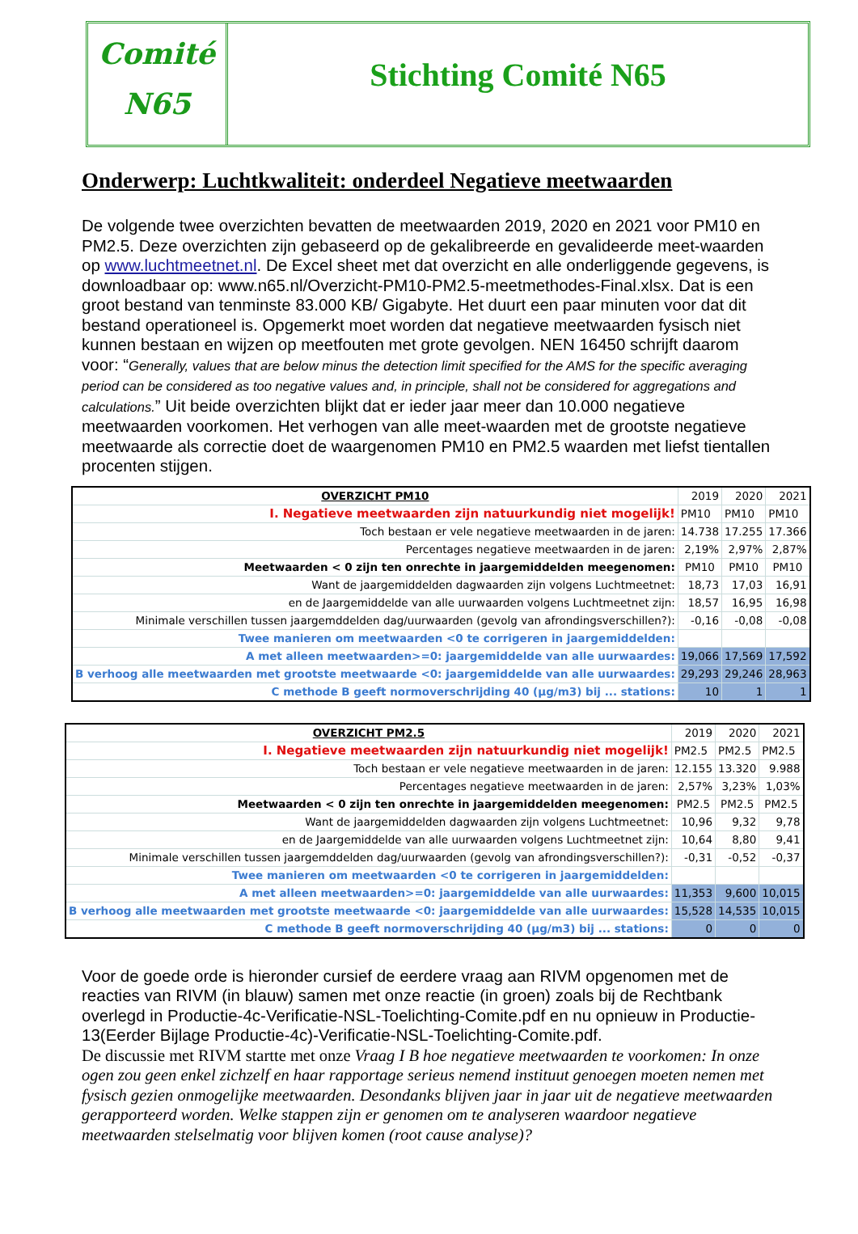Comité
N65
Stichting Comité N65
Onderwerp: Luchtkwaliteit: onderdeel Negatieve meetwaarden
De volgende twee overzichten bevatten de meetwaarden 2019, 2020 en 2021 voor PM10 en PM2.5. Deze overzichten zijn gebaseerd op de gekalibreerde en gevalideerde meet-waarden op www.luchtmeetnet.nl. De Excel sheet met dat overzicht en alle onderliggende gegevens, is downloadbaar op: www.n65.nl/Overzicht-PM10-PM2.5-meetmethodes-Final.xlsx. Dat is een groot bestand van tenminste 83.000 KB/ Gigabyte. Het duurt een paar minuten voor dat dit bestand operationeel is. Opgemerkt moet worden dat negatieve meetwaarden fysisch niet kunnen bestaan en wijzen op meetfouten met grote gevolgen. NEN 16450 schrijft daarom voor: “Generally, values that are below minus the detection limit specified for the AMS for the specific averaging period can be considered as too negative values and, in principle, shall not be considered for aggregations and calculations.” Uit beide overzichten blijkt dat er ieder jaar meer dan 10.000 negatieve meetwaarden voorkomen. Het verhogen van alle meet-waarden met de grootste negatieve meetwaarde als correctie doet de waargenomen PM10 en PM2.5 waarden met liefst tientallen procenten stijgen.
| OVERZICHT PM10 | 2019 | 2020 | 2021 |
| I. Negatieve meetwaarden zijn natuurkundig niet mogelijk! | PM10 | PM10 | PM10 |
| Toch bestaan er vele negatieve meetwaarden in de jaren: | 14.738 | 17.255 | 17.366 |
| Percentages negatieve meetwaarden in de jaren: | 2,19% | 2,97% | 2,87% |
| Meetwaarden < 0 zijn ten onrechte in jaargemiddelden meegenomen: | PM10 | PM10 | PM10 |
| Want de jaargemiddelden dagwaarden zijn volgens Luchtmeetnet: | 18,73 | 17,03 | 16,91 |
| en de Jaargemiddelde van alle uurwaarden volgens Luchtmeetnet zijn: | 18,57 | 16,95 | 16,98 |
| Minimale verschillen tussen jaargemddelden dag/uurwaarden (gevolg van afrondingsverschillen?): | -0,16 | -0,08 | -0,08 |
| Twee manieren om meetwaarden <0 te corrigeren in jaargemiddelden: | | | |
| A met alleen meetwaarden>=0: jaargemiddelde van alle uurwaardes: | 19,066 | 17,569 | 17,592 |
| B verhoog alle meetwaarden met grootste meetwaarde <0: jaargemiddelde van alle uurwaardes: | 29,293 | 29,246 | 28,963 |
| C methode B geeft normoverschrijding 40 (µg/m3) bij ... stations: | 10 | 1 | 1 |
| OVERZICHT PM2.5 | 2019 | 2020 | 2021 |
| I. Negatieve meetwaarden zijn natuurkundig niet mogelijk! | PM2.5 | PM2.5 | PM2.5 |
| Toch bestaan er vele negatieve meetwaarden in de jaren: | 12.155 | 13.320 | 9.988 |
| Percentages negatieve meetwaarden in de jaren: | 2,57% | 3,23% | 1,03% |
| Meetwaarden < 0 zijn ten onrechte in jaargemiddelden meegenomen: | PM2.5 | PM2.5 | PM2.5 |
| Want de jaargemiddelden dagwaarden zijn volgens Luchtmeetnet: | 10,96 | 9,32 | 9,78 |
| en de Jaargemiddelde van alle uurwaarden volgens Luchtmeetnet zijn: | 10,64 | 8,80 | 9,41 |
| Minimale verschillen tussen jaargemddelden dag/uurwaarden (gevolg van afrondingsverschillen?): | -0,31 | -0,52 | -0,37 |
| Twee manieren om meetwaarden <0 te corrigeren in jaargemiddelden: | | | |
| A met alleen meetwaarden>=0: jaargemiddelde van alle uurwaardes: | 11,353 | 9,600 | 10,015 |
| B verhoog alle meetwaarden met grootste meetwaarde <0: jaargemiddelde van alle uurwaardes: | 15,528 | 14,535 | 10,015 |
| C methode B geeft normoverschrijding 40 (µg/m3) bij ... stations: | 0 | 0 | 0 |
Voor de goede orde is hieronder cursief de eerdere vraag aan RIVM opgenomen met de reacties van RIVM (in blauw) samen met onze reactie (in groen) zoals bij de Rechtbank overlegd in Productie-4c-Verificatie-NSL-Toelichting-Comite.pdf en nu opnieuw in Productie-13(Eerder Bijlage Productie-4c)-Verificatie-NSL-Toelichting-Comite.pdf.
De discussie met RIVM startte met onze Vraag I B hoe negatieve meetwaarden te voorkomen: In onze ogen zou geen enkel zichzelf en haar rapportage serieus nemend instituut genoegen moeten nemen met fysisch gezien onmogelijke meetwaarden. Desondanks blijven jaar in jaar uit de negatieve meetwaarden gerapporteerd worden. Welke stappen zijn er genomen om te analyseren waardoor negatieve meetwaarden stelselmatig voor blijven komen (root cause analyse)?